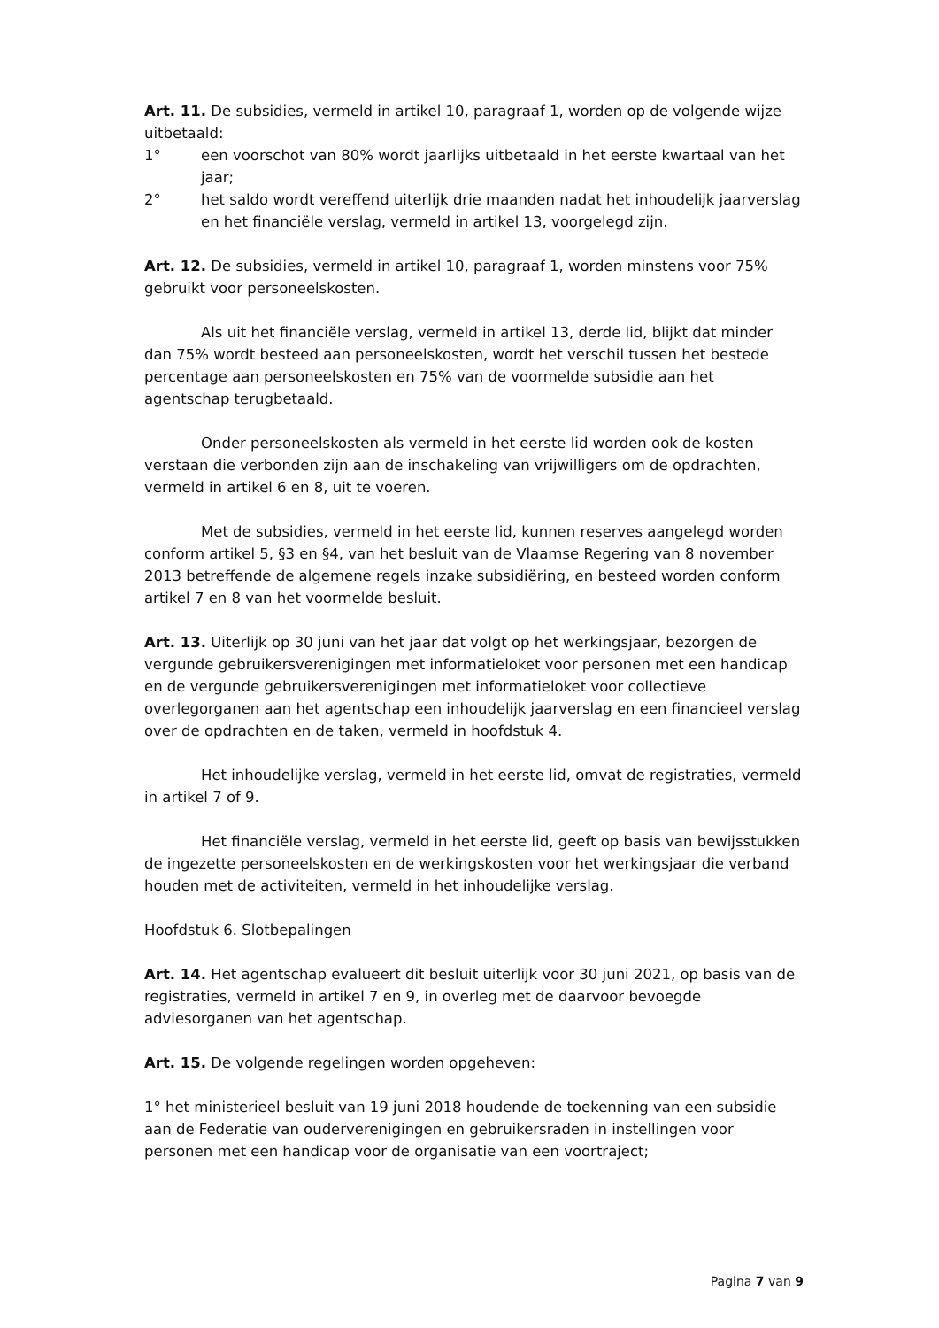Art. 11. De subsidies, vermeld in artikel 10, paragraaf 1, worden op de volgende wijze uitbetaald:
1° een voorschot van 80% wordt jaarlijks uitbetaald in het eerste kwartaal van het jaar;
2° het saldo wordt vereffend uiterlijk drie maanden nadat het inhoudelijk jaarverslag en het financiële verslag, vermeld in artikel 13, voorgelegd zijn.
Art. 12. De subsidies, vermeld in artikel 10, paragraaf 1, worden minstens voor 75% gebruikt voor personeelskosten.
Als uit het financiële verslag, vermeld in artikel 13, derde lid, blijkt dat minder dan 75% wordt besteed aan personeelskosten, wordt het verschil tussen het bestede percentage aan personeelskosten en 75% van de voormelde subsidie aan het agentschap terugbetaald.
Onder personeelskosten als vermeld in het eerste lid worden ook de kosten verstaan die verbonden zijn aan de inschakeling van vrijwilligers om de opdrachten, vermeld in artikel 6 en 8, uit te voeren.
Met de subsidies, vermeld in het eerste lid, kunnen reserves aangelegd worden conform artikel 5, §3 en §4, van het besluit van de Vlaamse Regering van 8 november 2013 betreffende de algemene regels inzake subsidiëring, en besteed worden conform artikel 7 en 8 van het voormelde besluit.
Art. 13. Uiterlijk op 30 juni van het jaar dat volgt op het werkingsjaar, bezorgen de vergunde gebruikersverenigingen met informatieloket voor personen met een handicap en de vergunde gebruikersverenigingen met informatieloket voor collectieve overlegorganen aan het agentschap een inhoudelijk jaarverslag en een financieel verslag over de opdrachten en de taken, vermeld in hoofdstuk 4.
Het inhoudelijke verslag, vermeld in het eerste lid, omvat de registraties, vermeld in artikel 7 of 9.
Het financiële verslag, vermeld in het eerste lid, geeft op basis van bewijsstukken de ingezette personeelskosten en de werkingskosten voor het werkingsjaar die verband houden met de activiteiten, vermeld in het inhoudelijke verslag.
Hoofdstuk 6. Slotbepalingen
Art. 14. Het agentschap evalueert dit besluit uiterlijk voor 30 juni 2021, op basis van de registraties, vermeld in artikel 7 en 9, in overleg met de daarvoor bevoegde adviesorganen van het agentschap.
Art. 15. De volgende regelingen worden opgeheven:
1° het ministerieel besluit van 19 juni 2018 houdende de toekenning van een subsidie aan de Federatie van ouderverenigingen en gebruikersraden in instellingen voor personen met een handicap voor de organisatie van een voortraject;
Pagina 7 van 9